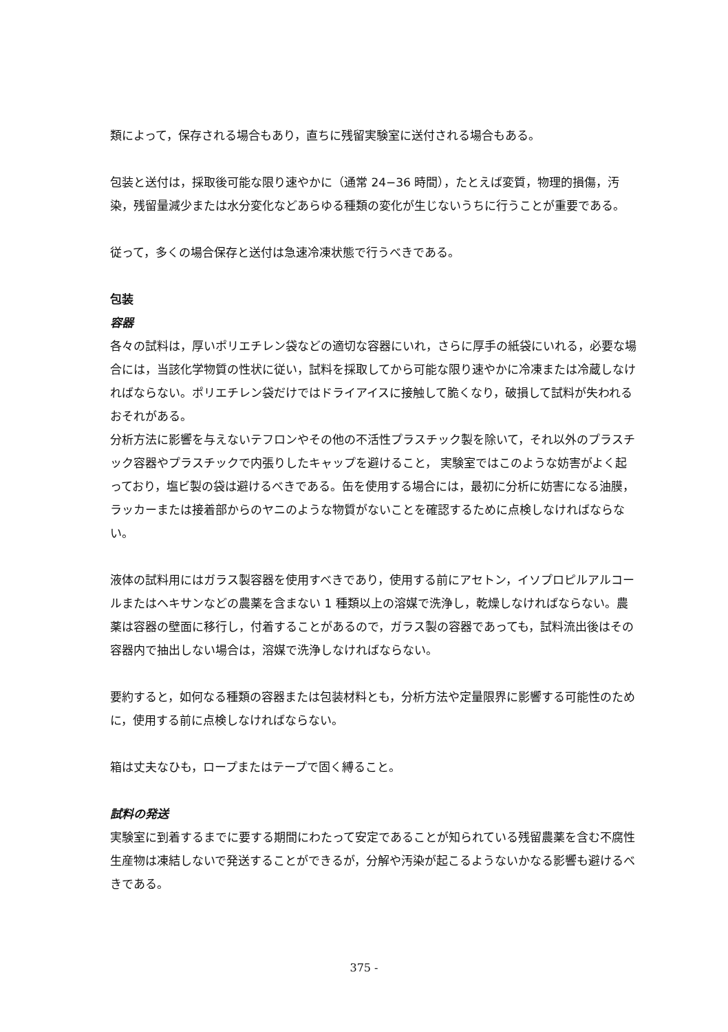類によって，保存される場合もあり，直ちに残留実験室に送付される場合もある。
包装と送付は，採取後可能な限り速やかに（通常 24−36 時間），たとえば変質，物理的損傷，汚染，残留量減少または水分変化などあらゆる種類の変化が生じないうちに行うことが重要である。
従って，多くの場合保存と送付は急速冷凍状態で行うべきである。
包装
容器
各々の試料は，厚いポリエチレン袋などの適切な容器にいれ，さらに厚手の紙袋にいれる，必要な場合には，当該化学物質の性状に従い，試料を採取してから可能な限り速やかに冷凍または冷蔵しなければならない。ポリエチレン袋だけではドライアイスに接触して脆くなり，破損して試料が失われるおそれがある。
分析方法に影響を与えないテフロンやその他の不活性プラスチック製を除いて，それ以外のプラスチック容器やプラスチックで内張りしたキャップを避けること， 実験室ではこのような妨害がよく起っており，塩ビ製の袋は避けるべきである。缶を使用する場合には，最初に分析に妨害になる油膜，ラッカーまたは接着部からのヤニのような物質がないことを確認するために点検しなければならない。
液体の試料用にはガラス製容器を使用すべきであり，使用する前にアセトン，イソプロピルアルコールまたはヘキサンなどの農薬を含まない 1 種類以上の溶媒で洗浄し，乾燥しなければならない。農薬は容器の壁面に移行し，付着することがあるので，ガラス製の容器であっても，試料流出後はその容器内で抽出しない場合は，溶媒で洗浄しなければならない。
要約すると，如何なる種類の容器または包装材料とも，分析方法や定量限界に影響する可能性のために，使用する前に点検しなければならない。
箱は丈夫なひも，ロープまたはテープで固く縛ること。
試料の発送
実験室に到着するまでに要する期間にわたって安定であることが知られている残留農薬を含む不腐性生産物は凍結しないで発送することができるが，分解や汚染が起こるようないかなる影響も避けるべきである。
375 -